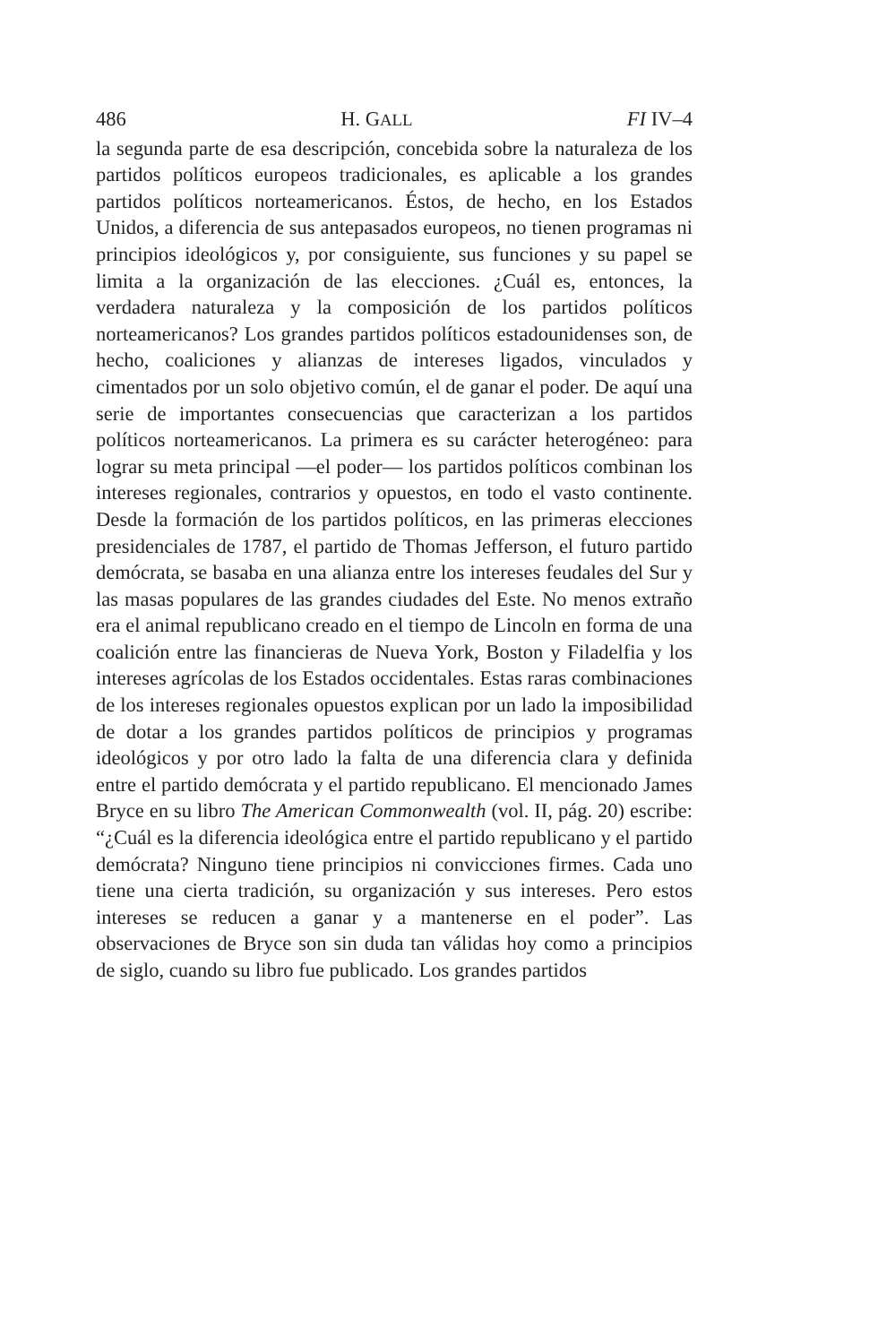486 H. GALL FI IV–4
la segunda parte de esa descripción, concebida sobre la naturaleza de los partidos políticos europeos tradicionales, es aplicable a los grandes partidos políticos norteamericanos. Éstos, de hecho, en los Estados Unidos, a diferencia de sus antepasados europeos, no tienen programas ni principios ideológicos y, por consiguiente, sus funciones y su papel se limita a la organización de las elecciones. ¿Cuál es, entonces, la verdadera naturaleza y la composición de los partidos políticos norteamericanos? Los grandes partidos políticos estadounidenses son, de hecho, coaliciones y alianzas de intereses ligados, vinculados y cimentados por un solo objetivo común, el de ganar el poder. De aquí una serie de importantes consecuencias que caracterizan a los partidos políticos norteamericanos. La primera es su carácter heterogéneo: para lograr su meta principal —el poder— los partidos políticos combinan los intereses regionales, contrarios y opuestos, en todo el vasto continente. Desde la formación de los partidos políticos, en las primeras elecciones presidenciales de 1787, el partido de Thomas Jefferson, el futuro partido demócrata, se basaba en una alianza entre los intereses feudales del Sur y las masas populares de las grandes ciudades del Este. No menos extraño era el animal republicano creado en el tiempo de Lincoln en forma de una coalición entre las financieras de Nueva York, Boston y Filadelfia y los intereses agrícolas de los Estados occidentales. Estas raras combinaciones de los intereses regionales opuestos explican por un lado la imposibilidad de dotar a los grandes partidos políticos de principios y programas ideológicos y por otro lado la falta de una diferencia clara y definida entre el partido demócrata y el partido republicano. El mencionado James Bryce en su libro The American Commonwealth (vol. II, pág. 20) escribe: “¿Cuál es la diferencia ideológica entre el partido republicano y el partido demócrata? Ninguno tiene principios ni convicciones firmes. Cada uno tiene una cierta tradición, su organización y sus intereses. Pero estos intereses se reducen a ganar y a mantenerse en el poder”. Las observaciones de Bryce son sin duda tan válidas hoy como a principios de siglo, cuando su libro fue publicado. Los grandes partidos